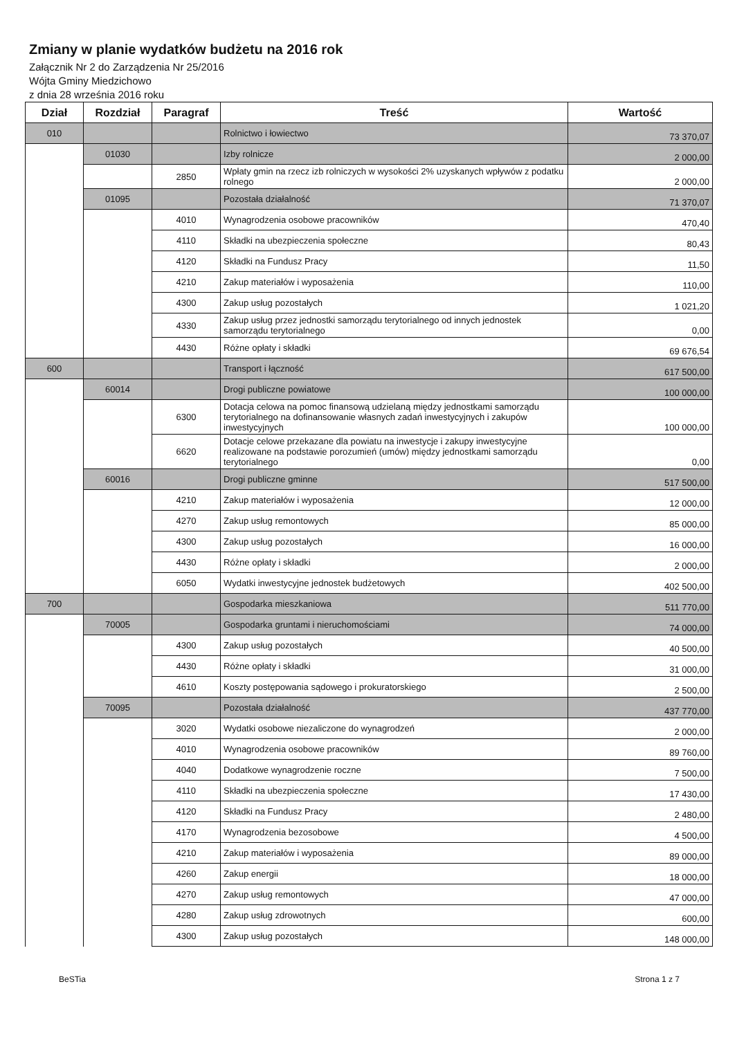Zmiany w planie wydatków budżetu na 2016 rok
Załącznik Nr 2 do Zarządzenia Nr 25/2016
Wójta Gminy Miedzichowo
z dnia 28 września 2016 roku
| Dział | Rozdział | Paragraf | Treść | Wartość |
| --- | --- | --- | --- | --- |
| 010 | | | Rolnictwo i łowiectwo | 73 370,07 |
| | 01030 | | Izby rolnicze | 2 000,00 |
| | | 2850 | Wpłaty gmin na rzecz izb rolniczych w wysokości 2% uzyskanych wpływów z podatku rolnego | 2 000,00 |
| | 01095 | | Pozostała działalność | 71 370,07 |
| | | 4010 | Wynagrodzenia osobowe pracowników | 470,40 |
| | | 4110 | Składki na ubezpieczenia społeczne | 80,43 |
| | | 4120 | Składki na Fundusz Pracy | 11,50 |
| | | 4210 | Zakup materiałów i wyposażenia | 110,00 |
| | | 4300 | Zakup usług pozostałych | 1 021,20 |
| | | 4330 | Zakup usług przez jednostki samorządu terytorialnego od innych jednostek samorządu terytorialnego | 0,00 |
| | | 4430 | Różne opłaty i składki | 69 676,54 |
| 600 | | | Transport i łączność | 617 500,00 |
| | 60014 | | Drogi publiczne powiatowe | 100 000,00 |
| | | 6300 | Dotacja celowa na pomoc finansową udzielaną między jednostkami samorządu terytorialnego na dofinansowanie własnych zadań inwestycyjnych i zakupów inwestycyjnych | 100 000,00 |
| | | 6620 | Dotacje celowe przekazane dla powiatu na inwestycje i zakupy inwestycyjne realizowane na podstawie porozumień (umów) między jednostkami samorządu terytorialnego | 0,00 |
| | 60016 | | Drogi publiczne gminne | 517 500,00 |
| | | 4210 | Zakup materiałów i wyposażenia | 12 000,00 |
| | | 4270 | Zakup usług remontowych | 85 000,00 |
| | | 4300 | Zakup usług pozostałych | 16 000,00 |
| | | 4430 | Różne opłaty i składki | 2 000,00 |
| | | 6050 | Wydatki inwestycyjne jednostek budżetowych | 402 500,00 |
| 700 | | | Gospodarka mieszkaniowa | 511 770,00 |
| | 70005 | | Gospodarka gruntami i nieruchomościami | 74 000,00 |
| | | 4300 | Zakup usług pozostałych | 40 500,00 |
| | | 4430 | Różne opłaty i składki | 31 000,00 |
| | | 4610 | Koszty postępowania sądowego i prokuratorskiego | 2 500,00 |
| | 70095 | | Pozostała działalność | 437 770,00 |
| | | 3020 | Wydatki osobowe niezaliczone do wynagrodzeń | 2 000,00 |
| | | 4010 | Wynagrodzenia osobowe pracowników | 89 760,00 |
| | | 4040 | Dodatkowe wynagrodzenie roczne | 7 500,00 |
| | | 4110 | Składki na ubezpieczenia społeczne | 17 430,00 |
| | | 4120 | Składki na Fundusz Pracy | 2 480,00 |
| | | 4170 | Wynagrodzenia bezosobowe | 4 500,00 |
| | | 4210 | Zakup materiałów i wyposażenia | 89 000,00 |
| | | 4260 | Zakup energii | 18 000,00 |
| | | 4270 | Zakup usług remontowych | 47 000,00 |
| | | 4280 | Zakup usług zdrowotnych | 600,00 |
| | | 4300 | Zakup usług pozostałych | 148 000,00 |
BeSTia Strona 1 z 7